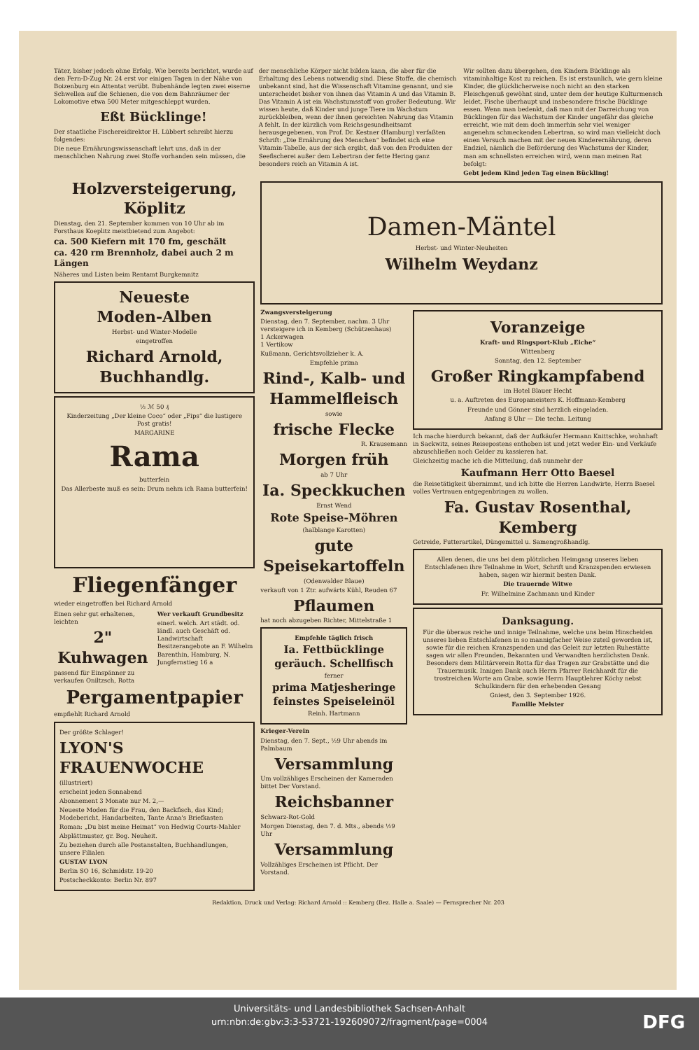Täter, bisher jedoch ohne Erfolg. Wie bereits berichtet, wurde auf den Fern-D-Zug Nr. 24 erst vor einigen Tagen in der Nähe von Boizenburg ein Attentat verübt. Bubenhände legten zwei eiserne Schwellen auf die Schienen, die von dem Bahnräumer der Lokomotive etwa 500 Meter mitgeschleppt wurden.
Eßt Bücklinge!
Der staatliche Fischereidirektor H. Lübbert schreibt hierzu folgendes:
Die neue Ernährungswissenschaft lehrt uns, daß in der menschlichen Nahrung zwei Stoffe vorhanden sein müssen, die
der menschliche Körper nicht bilden kann, die aber für die Erhaltung des Lebens notwendig sind. Diese Stoffe, die chemisch unbekannt sind, hat die Wissenschaft Vitamine genannt, und sie unterscheidet bisher von ihnen das Vitamin A und das Vitamin B. Das Vitamin A ist ein Wachstumsstoff von großer Bedeutung. Wir wissen heute, daß Kinder und junge Tiere im Wachstum zurückbleiben, wenn der ihnen gereichten Nahrung das Vitamin A fehlt. In der kürzlich vom Reichsgesundheitsamt herausgegebenen, von Prof. Dr. Kestner (Hamburg) verfaßten Schrift: „Die Ernährung des Menschen“ befindet sich eine Vitamin-Tabelle, aus der sich ergibt, daß von den Produkten der Seefischerei außer dem Lebertran der fette Hering ganz besonders reich an Vitamin A ist.
Wir sollten dazu übergehen, den Kindern Bücklinge als vitaminhaltige Kost zu reichen. Es ist erstaunlich, wie gern kleine Kinder, die glücklicherweise noch nicht an den starken Fleischgenuß gewöhnt sind, unter dem der heutige Kulturmensch leidet, Fische überhaupt und insbesondere frische Bücklinge essen. Wenn man bedenkt, daß man mit der Darreichung von Bücklingen für das Wachstum der Kinder ungefähr das gleiche erreicht, wie mit dem doch immerhin sehr viel weniger angenehm schmeckenden Lebertran, so wird man vielleicht doch einen Versuch machen mit der neuen Kinderernährung, deren Endziel, nämlich die Beförderung des Wachstums der Kinder, man am schnellsten erreichen wird, wenn man meinen Rat befolgt:
Gebt jedem Kind jeden Tag einen Bückling!
Holzversteigerung, Köplitz
Dienstag, den 21. September kommen von 10 Uhr ab im Forsthaus Koeplitz meistbietend zum Angebot:
ca. 500 Kiefern mit 170 fm, geschält
ca. 420 rm Brennholz, dabei auch 2 m Längen
Näheres und Listen beim Rentamt Burgkemnitz
Neueste
Moden-Alben
Herbst- und Winter-Modelle
eingetroffen
Richard Arnold, Buchhandlg.
½ ℳ 50 ₰
Kinderzeitung „Der kleine Coco“ oder „Fips“ die lustigere Post gratis!
MARGARINE
Rama
butterfein
Das Allerbeste muß es sein: Drum nehm ich Rama butterfein!
Fliegenfänger
wieder eingetroffen bei Richard Arnold
Einen sehr gut erhaltenen, leichten
2" Kuhwagen
passend für Einspänner zu verkaufen Oniltzsch, Rotta
Wer verkauft Grundbesitz
einerl. welch. Art städt. od. ländl. auch Geschäft od. Landwirtschaft Besitzerangebote an F. Wilhelm Barenthin, Hamburg, N. Jungfernstieg 16 a
Pergamentpapier
empfiehlt Richard Arnold
Der größte Schlager!
LYON'S FRAUENWOCHE
(illustriert)
erscheint jeden Sonnabend
Abonnement 3 Monate nur M. 2,—
Neueste Moden für die Frau, den Backfisch, das Kind; Modebericht, Handarbeiten, Tante Anna's Briefkasten
Roman: „Du bist meine Heimat“ von Hedwig Courts-Mahler
Abplättmuster, gr. Bog. Neuheit.
Zu beziehen durch alle Postanstalten, Buchhandlungen, unsere Filialen
GUSTAV LYON
Berlin SO 16, Schmidstr. 19-20
Postscheckkonto: Berlin Nr. 897
Damen-Mäntel
Herbst- und Winter-Neuheiten
Wilhelm Weydanz
Zwangsversteigerung
Dienstag, den 7. September, nachm. 3 Uhr versteigere ich in Kemberg (Schützenhaus)
1 Ackerwagen
1 Vertikow
Kußmann, Gerichtsvollzieher k. A.
Empfehle prima
Rind-, Kalb- und Hammelfleisch
sowie
frische Flecke
R. Krausemann
Morgen früh
ab 7 Uhr
Ia. Speckkuchen
Ernst Wend
Rote Speise-Möhren
(halblange Karotten)
gute Speisekartoffeln
(Odenwalder Blaue)
verkauft von 1 Ztr. aufwärts Kühl, Reuden 67
Pflaumen
hat noch abzugeben Richter, Mittelstraße 1
Empfehle täglich frisch
Ia. Fettbücklinge geräuch. Schellfisch
ferner
prima Matjesheringe feinstes Speiseleinöl
Reinh. Hartmann
Krieger-Verein
Dienstag, den 7. Sept., ½9 Uhr abends im Palmbaum
Versammlung
Um vollzähliges Erscheinen der Kameraden bittet Der Vorstand.
Reichsbanner
Schwarz-Rot-Gold
Morgen Dienstag, den 7. d. Mts., abends ½9 Uhr
Versammlung
Vollzähliges Erscheinen ist Pflicht. Der Vorstand.
Voranzeige
Kraft- und Ringsport-Klub „Eiche“
Wittenberg
Sonntag, den 12. September
Großer Ringkampfabend
im Hotel Blauer Hecht
u. a. Auftreten des Europameisters K. Hoffmann-Kemberg
Freunde und Gönner sind herzlich eingeladen.
Anfang 8 Uhr — Die techn. Leitung
Ich mache hierdurch bekannt, daß der Aufkäufer Hermann Knittschke, wohnhaft in Sackwitz, seines Reisepostens enthoben ist und jetzt weder Ein- und Verkäufe abzuschließen noch Gelder zu kassieren hat.
Gleichzeitig mache ich die Mitteilung, daß nunmehr der
Kaufmann Herr Otto Baesel
die Reisetätigkeit übernimmt, und ich bitte die Herren Landwirte, Herrn Baesel volles Vertrauen entgegenbringen zu wollen.
Fa. Gustav Rosenthal, Kemberg
Getreide, Futterartikel, Düngemittel u. Samengroßhandlg.
Allen denen, die uns bei dem plötzlichen Heimgang unseres lieben Entschlafenen ihre Teilnahme in Wort, Schrift und Kranzspenden erwiesen haben, sagen wir hiermit besten Dank.
Die trauernde Witwe
Fr. Wilhelmine Zachmann und Kinder
Danksagung.
Für die überaus reiche und innige Teilnahme, welche uns beim Hinscheiden unseres lieben Entschlafenen in so mannigfacher Weise zuteil geworden ist, sowie für die reichen Kranzspenden und das Geleit zur letzten Ruhestätte sagen wir allen Freunden, Bekannten und Verwandten herzlichsten Dank. Besonders dem Militärverein Rotta für das Tragen zur Grabstätte und die Trauermusik. Innigen Dank auch Herrn Pfarrer Reichhardt für die trostreichen Worte am Grabe, sowie Herrn Hauptlehrer Köchy nebst Schulkindern für den erhebenden Gesang
Gniest, den 3. September 1926.
Familie Meister
Redaktion, Druck und Verlag: Richard Arnold :: Kemberg (Bez. Halle a. Saale) — Fernsprecher Nr. 203
Universitäts- und Landesbibliothek Sachsen-Anhalt
urn:nbn:de:gbv:3:3-53721-192609072/fragment/page=0004
DFG